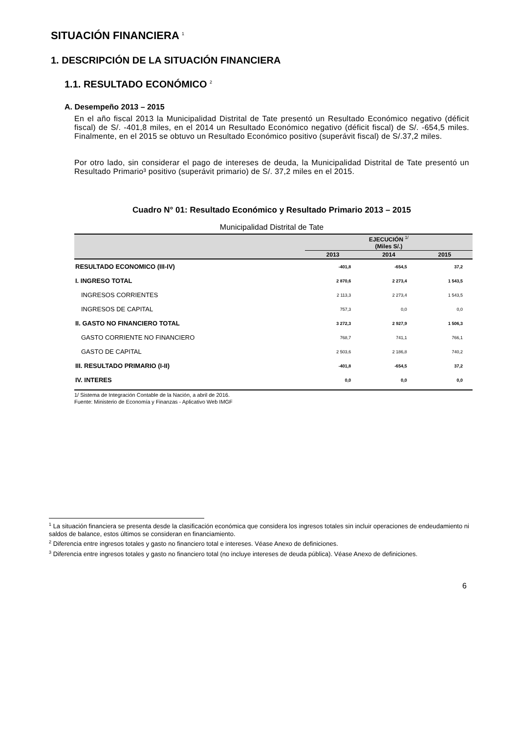SITUACIÓN FINANCIERA <sup>1</sup>
1. DESCRIPCIÓN DE LA SITUACIÓN FINANCIERA
1.1. RESULTADO ECONÓMICO <sup>2</sup>
A. Desempeño 2013 – 2015
En el año fiscal 2013 la Municipalidad Distrital de Tate presentó un Resultado Económico negativo (déficit fiscal) de S/. -401,8 miles, en el 2014 un Resultado Económico negativo (déficit fiscal) de S/. -654,5 miles. Finalmente, en el 2015 se obtuvo un Resultado Económico positivo (superávit fiscal) de S/.37,2 miles.
Por otro lado, sin considerar el pago de intereses de deuda, la Municipalidad Distrital de Tate presentó un Resultado Primario³ positivo (superávit primario) de S/. 37,2 miles en el 2015.
Cuadro N° 01: Resultado Económico y Resultado Primario 2013 – 2015
Municipalidad Distrital de Tate
| | EJECUCIÓN <sup>1/</sup> (Miles S/.) | | |
| --- | --- | --- | --- |
| | 2013 | 2014 | 2015 |
| RESULTADO ECONOMICO (III-IV) | -401,8 | -654,5 | 37,2 |
| I. INGRESO TOTAL | 2 870,6 | 2 273,4 | 1 543,5 |
| INGRESOS CORRIENTES | 2 113,3 | 2 273,4 | 1 543,5 |
| INGRESOS DE CAPITAL | 757,3 | 0,0 | 0,0 |
| II. GASTO NO FINANCIERO TOTAL | 3 272,3 | 2 927,9 | 1 506,3 |
| GASTO CORRIENTE NO FINANCIERO | 768,7 | 741,1 | 766,1 |
| GASTO DE CAPITAL | 2 503,6 | 2 186,8 | 740,2 |
| III. RESULTADO PRIMARIO (I-II) | -401,8 | -654,5 | 37,2 |
| IV. INTERES | 0,0 | 0,0 | 0,0 |
1/ Sistema de Integración Contable de la Nación, a abril de 2016.
Fuente: Ministerio de Economía y Finanzas - Aplicativo Web IMGF
<sup>1</sup> La situación financiera se presenta desde la clasificación económica que considera los ingresos totales sin incluir operaciones de endeudamiento ni saldos de balance, estos últimos se consideran en financiamiento.
<sup>2</sup> Diferencia entre ingresos totales y gasto no financiero total e intereses. Véase Anexo de definiciones.
<sup>3</sup> Diferencia entre ingresos totales y gasto no financiero total (no incluye intereses de deuda pública). Véase Anexo de definiciones.
6